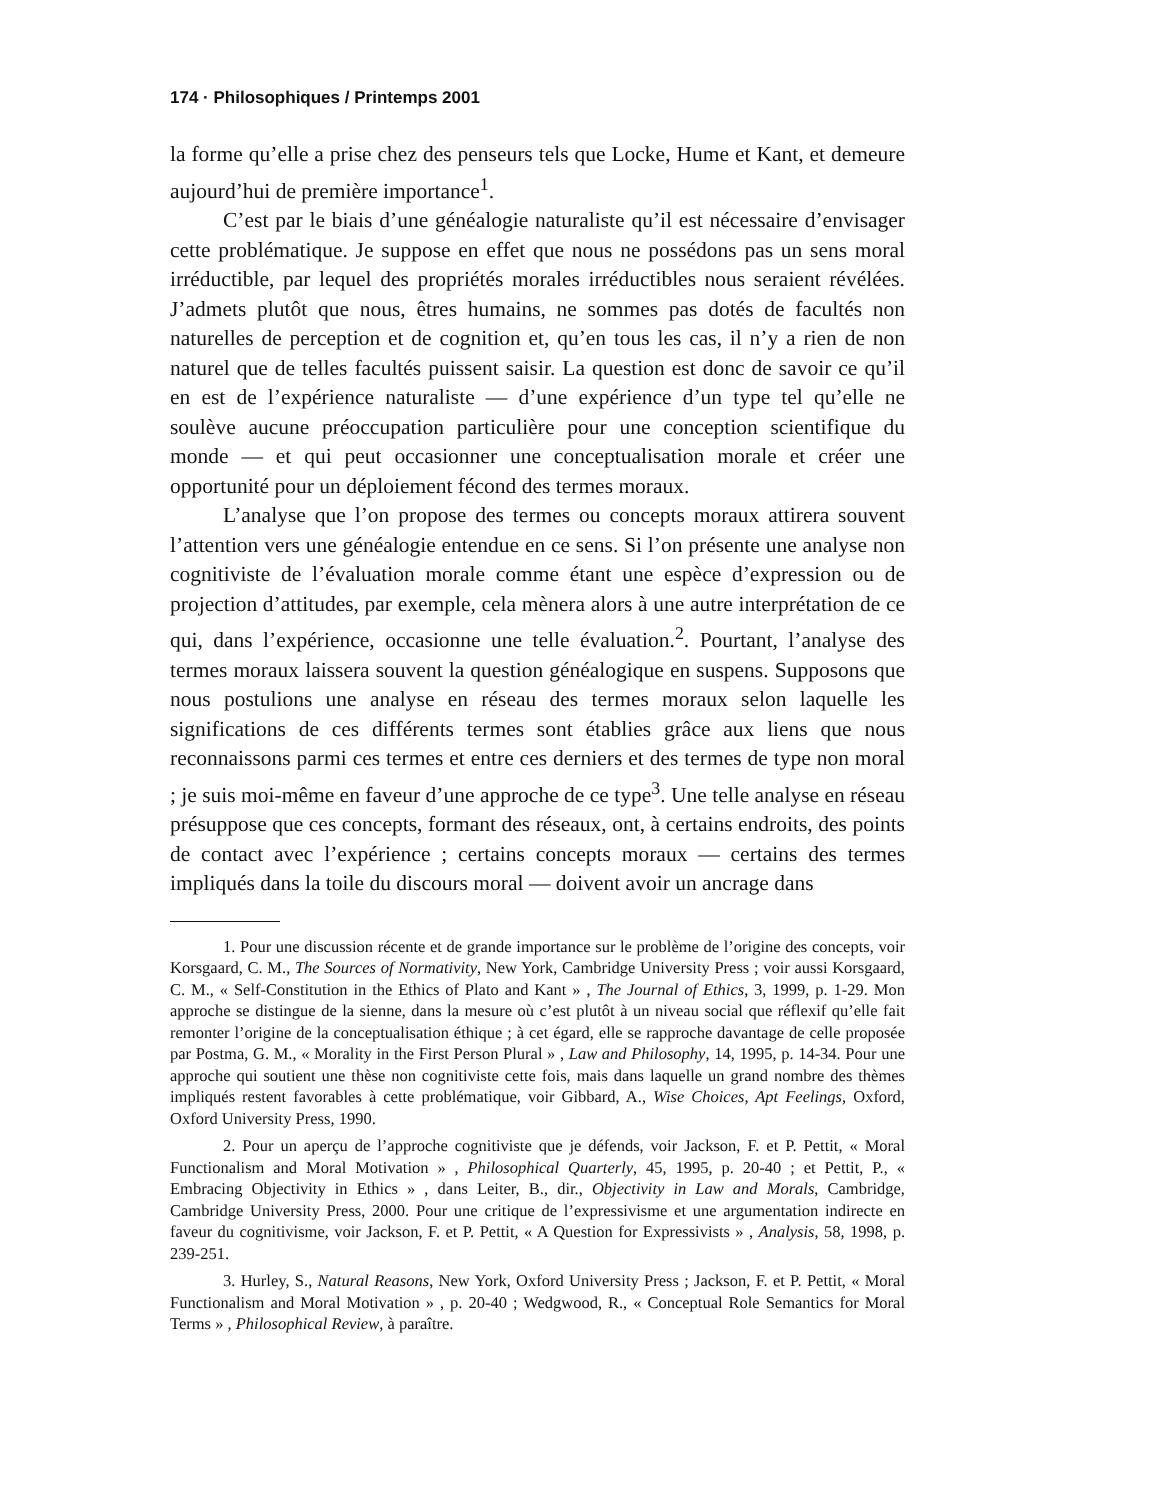174 · Philosophiques / Printemps 2001
la forme qu’elle a prise chez des penseurs tels que Locke, Hume et Kant, et demeure aujourd’hui de première importance<sup>1</sup>.
C’est par le biais d’une généalogie naturaliste qu’il est nécessaire d’envisager cette problématique. Je suppose en effet que nous ne possédons pas un sens moral irréductible, par lequel des propriétés morales irréductibles nous seraient révélées. J’admets plutôt que nous, êtres humains, ne sommes pas dotés de facultés non naturelles de perception et de cognition et, qu’en tous les cas, il n’y a rien de non naturel que de telles facultés puissent saisir. La question est donc de savoir ce qu’il en est de l’expérience naturaliste — d’une expérience d’un type tel qu’elle ne soulève aucune préoccupation particulière pour une conception scientifique du monde — et qui peut occasionner une conceptualisation morale et créer une opportunité pour un déploiement fécond des termes moraux.
L’analyse que l’on propose des termes ou concepts moraux attirera souvent l’attention vers une généalogie entendue en ce sens. Si l’on présente une analyse non cognitiviste de l’évaluation morale comme étant une espèce d’expression ou de projection d’attitudes, par exemple, cela mènera alors à une autre interprétation de ce qui, dans l’expérience, occasionne une telle évaluation.<sup>2</sup>. Pourtant, l’analyse des termes moraux laissera souvent la question généalogique en suspens. Supposons que nous postulions une analyse en réseau des termes moraux selon laquelle les significations de ces différents termes sont établies grâce aux liens que nous reconnaissons parmi ces termes et entre ces derniers et des termes de type non moral ; je suis moi-même en faveur d’une approche de ce type<sup>3</sup>. Une telle analyse en réseau présuppose que ces concepts, formant des réseaux, ont, à certains endroits, des points de contact avec l’expérience ; certains concepts moraux — certains des termes impliqués dans la toile du discours moral — doivent avoir un ancrage dans
1. Pour une discussion récente et de grande importance sur le problème de l’origine des concepts, voir Korsgaard, C. M., The Sources of Normativity, New York, Cambridge University Press ; voir aussi Korsgaard, C. M., « Self-Constitution in the Ethics of Plato and Kant » , The Journal of Ethics, 3, 1999, p. 1-29. Mon approche se distingue de la sienne, dans la mesure où c’est plutôt à un niveau social que réflexif qu’elle fait remonter l’origine de la conceptualisation éthique ; à cet égard, elle se rapproche davantage de celle proposée par Postma, G. M., « Morality in the First Person Plural » , Law and Philosophy, 14, 1995, p. 14-34. Pour une approche qui soutient une thèse non cognitiviste cette fois, mais dans laquelle un grand nombre des thèmes impliqués restent favorables à cette problématique, voir Gibbard, A., Wise Choices, Apt Feelings, Oxford, Oxford University Press, 1990.
2. Pour un aperçu de l’approche cognitiviste que je défends, voir Jackson, F. et P. Pettit, « Moral Functionalism and Moral Motivation » , Philosophical Quarterly, 45, 1995, p. 20-40 ; et Pettit, P., « Embracing Objectivity in Ethics » , dans Leiter, B., dir., Objectivity in Law and Morals, Cambridge, Cambridge University Press, 2000. Pour une critique de l’expressivisme et une argumentation indirecte en faveur du cognitivisme, voir Jackson, F. et P. Pettit, « A Question for Expressivists » , Analysis, 58, 1998, p. 239-251.
3. Hurley, S., Natural Reasons, New York, Oxford University Press ; Jackson, F. et P. Pettit, « Moral Functionalism and Moral Motivation » , p. 20-40 ; Wedgwood, R., « Conceptual Role Semantics for Moral Terms » , Philosophical Review, à paraître.